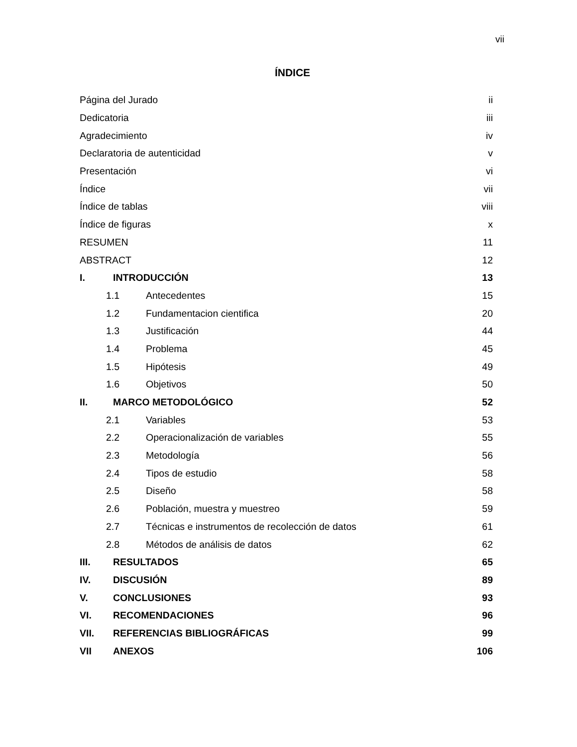vii
ÍNDICE
Página del Jurado ii
Dedicatoria iii
Agradecimiento iv
Declaratoria de autenticidad v
Presentación vi
Índice vii
Índice de tablas viii
Índice de figuras x
RESUMEN 11
ABSTRACT 12
I. INTRODUCCIÓN 13
1.1 Antecedentes 15
1.2 Fundamentacion cientifica 20
1.3 Justificación 44
1.4 Problema 45
1.5 Hipótesis 49
1.6 Objetivos 50
II. MARCO METODOLÓGICO 52
2.1 Variables 53
2.2 Operacionalización de variables 55
2.3 Metodología 56
2.4 Tipos de estudio 58
2.5 Diseño 58
2.6 Población, muestra y muestreo 59
2.7 Técnicas e instrumentos de recolección de datos 61
2.8 Métodos de análisis de datos 62
III. RESULTADOS 65
IV. DISCUSIÓN 89
V. CONCLUSIONES 93
VI. RECOMENDACIONES 96
VII. REFERENCIAS BIBLIOGRÁFICAS 99
VII ANEXOS 106